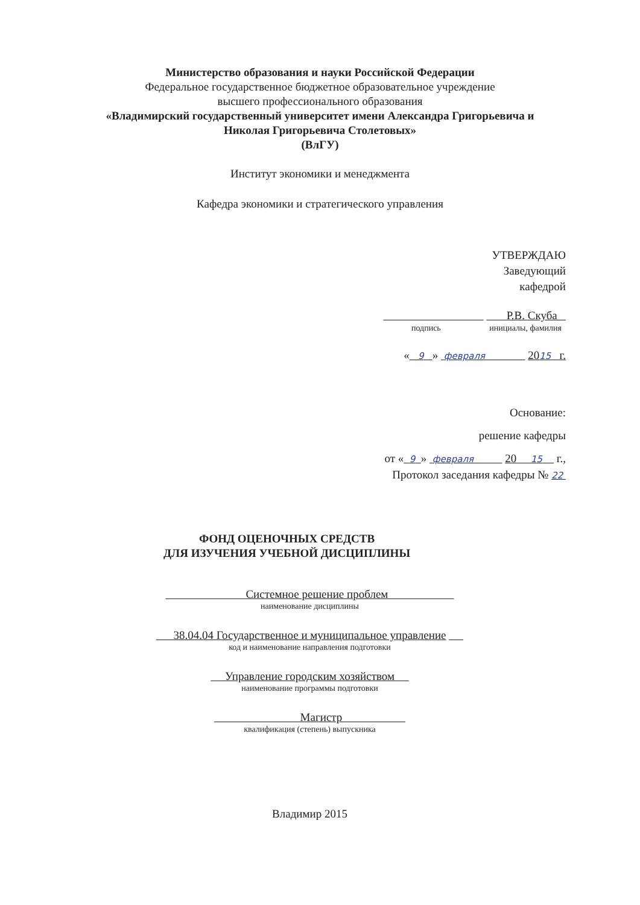Министерство образования и науки Российской Федерации
Федеральное государственное бюджетное образовательное учреждение
высшего профессионального образования
«Владимирский государственный университет имени Александра Григорьевича и
Николая Григорьевича Столетовых»
(ВлГУ)
Институт экономики и менеджмента
Кафедра экономики и стратегического управления
УТВЕРЖДАЮ
Заведующий
кафедрой
Р.В. Скуба
подпись инициалы, фамилия
« 9 » февраля 2015 г.
Основание:
решение кафедры
от « 9 » февраля 20 15 г.,
Протокол заседания кафедры № 22
ФОНД ОЦЕНОЧНЫХ СРЕДСТВ
ДЛЯ ИЗУЧЕНИЯ УЧЕБНОЙ ДИСЦИПЛИНЫ
Системное решение проблем
наименование дисциплины
38.04.04 Государственное и муниципальное управление
код и наименование направления подготовки
Управление городским хозяйством
наименование программы подготовки
Магистр
квалификация (степень) выпускника
Владимир 2015